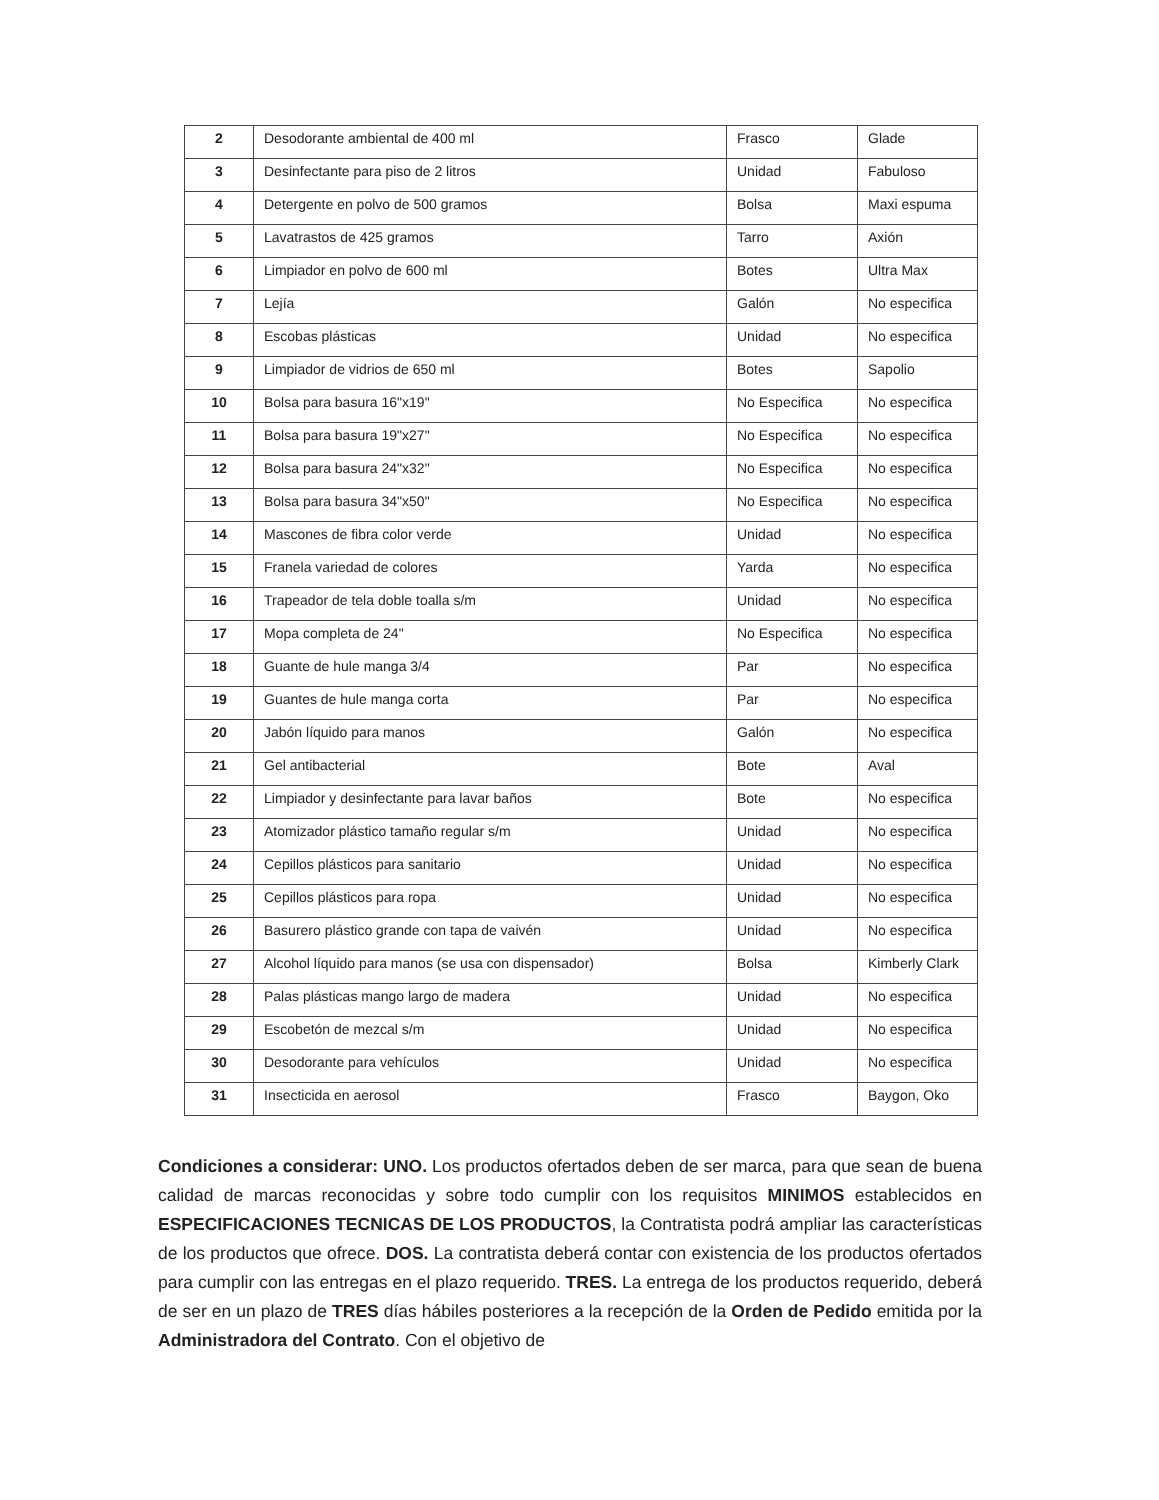| 2 | Desodorante ambiental de 400 ml | Frasco | Glade |
| 3 | Desinfectante para piso de 2 litros | Unidad | Fabuloso |
| 4 | Detergente en polvo de 500 gramos | Bolsa | Maxi espuma |
| 5 | Lavatrastos de 425 gramos | Tarro | Axión |
| 6 | Limpiador en polvo de 600 ml | Botes | Ultra Max |
| 7 | Lejía | Galón | No especifica |
| 8 | Escobas plásticas | Unidad | No especifica |
| 9 | Limpiador de vidrios de 650 ml | Botes | Sapolio |
| 10 | Bolsa para basura 16"x19" | No Especifica | No especifica |
| 11 | Bolsa para basura 19"x27" | No Especifica | No especifica |
| 12 | Bolsa para basura 24"x32" | No Especifica | No especifica |
| 13 | Bolsa para basura 34"x50" | No Especifica | No especifica |
| 14 | Mascones de fibra color verde | Unidad | No especifica |
| 15 | Franela variedad de colores | Yarda | No especifica |
| 16 | Trapeador de tela doble toalla s/m | Unidad | No especifica |
| 17 | Mopa completa de 24" | No Especifica | No especifica |
| 18 | Guante de hule manga 3/4 | Par | No especifica |
| 19 | Guantes de hule manga corta | Par | No especifica |
| 20 | Jabón líquido para manos | Galón | No especifica |
| 21 | Gel antibacterial | Bote | Aval |
| 22 | Limpiador y desinfectante para lavar baños | Bote | No especifica |
| 23 | Atomizador plástico tamaño regular s/m | Unidad | No especifica |
| 24 | Cepillos plásticos para sanitario | Unidad | No especifica |
| 25 | Cepillos plásticos para ropa | Unidad | No especifica |
| 26 | Basurero plástico grande con tapa de vaivén | Unidad | No especifica |
| 27 | Alcohol líquido para manos (se usa con dispensador) | Bolsa | Kimberly Clark |
| 28 | Palas plásticas mango largo de madera | Unidad | No especifica |
| 29 | Escobetón de mezcal s/m | Unidad | No especifica |
| 30 | Desodorante para vehículos | Unidad | No especifica |
| 31 | Insecticida en aerosol | Frasco | Baygon, Oko |
Condiciones a considerar: UNO. Los productos ofertados deben de ser marca, para que sean de buena calidad de marcas reconocidas y sobre todo cumplir con los requisitos MINIMOS establecidos en ESPECIFICACIONES TECNICAS DE LOS PRODUCTOS, la Contratista podrá ampliar las características de los productos que ofrece. DOS. La contratista deberá contar con existencia de los productos ofertados para cumplir con las entregas en el plazo requerido. TRES. La entrega de los productos requerido, deberá de ser en un plazo de TRES días hábiles posteriores a la recepción de la Orden de Pedido emitida por la Administradora del Contrato. Con el objetivo de